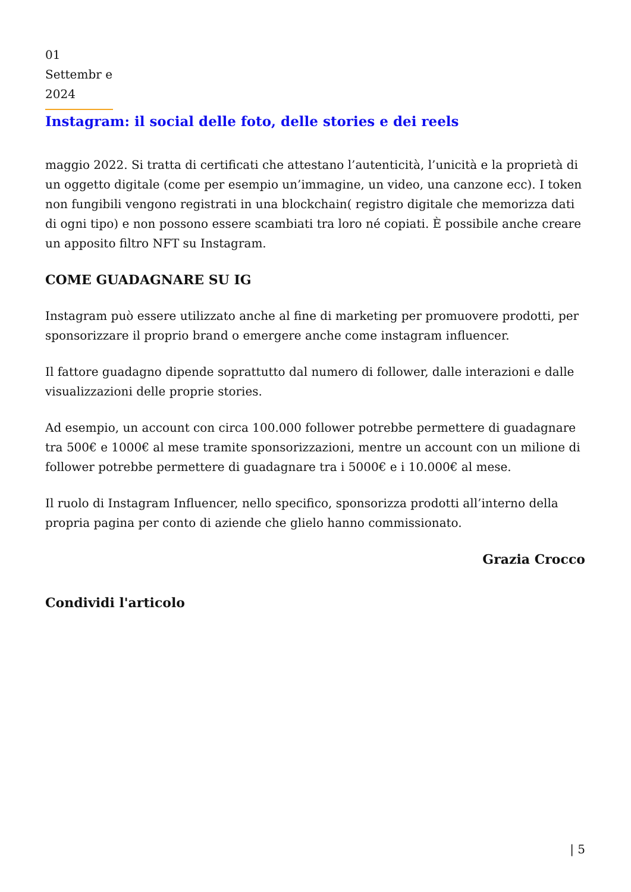01 Settembr e 2024
Instagram: il social delle foto, delle stories e dei reels
maggio 2022. Si tratta di certificati che attestano l’autenticità, l’unicità e la proprietà di un oggetto digitale (come per esempio un’immagine, un video, una canzone ecc). I token non fungibili vengono registrati in una blockchain( registro digitale che memorizza dati di ogni tipo) e non possono essere scambiati tra loro né copiati. È possibile anche creare un apposito filtro NFT su Instagram.
COME GUADAGNARE SU IG
Instagram può essere utilizzato anche al fine di marketing per promuovere prodotti, per sponsorizzare il proprio brand o emergere anche come instagram influencer.
Il fattore guadagno dipende soprattutto dal numero di follower, dalle interazioni e dalle visualizzazioni delle proprie stories.
Ad esempio, un account con circa 100.000 follower potrebbe permettere di guadagnare tra 500€ e 1000€ al mese tramite sponsorizzazioni, mentre un account con un milione di follower potrebbe permettere di guadagnare tra i 5000€ e i 10.000€ al mese.
Il ruolo di Instagram Influencer, nello specifico, sponsorizza prodotti all’interno della propria pagina per conto di aziende che glielo hanno commissionato.
Grazia Crocco
Condividi l'articolo
| 5